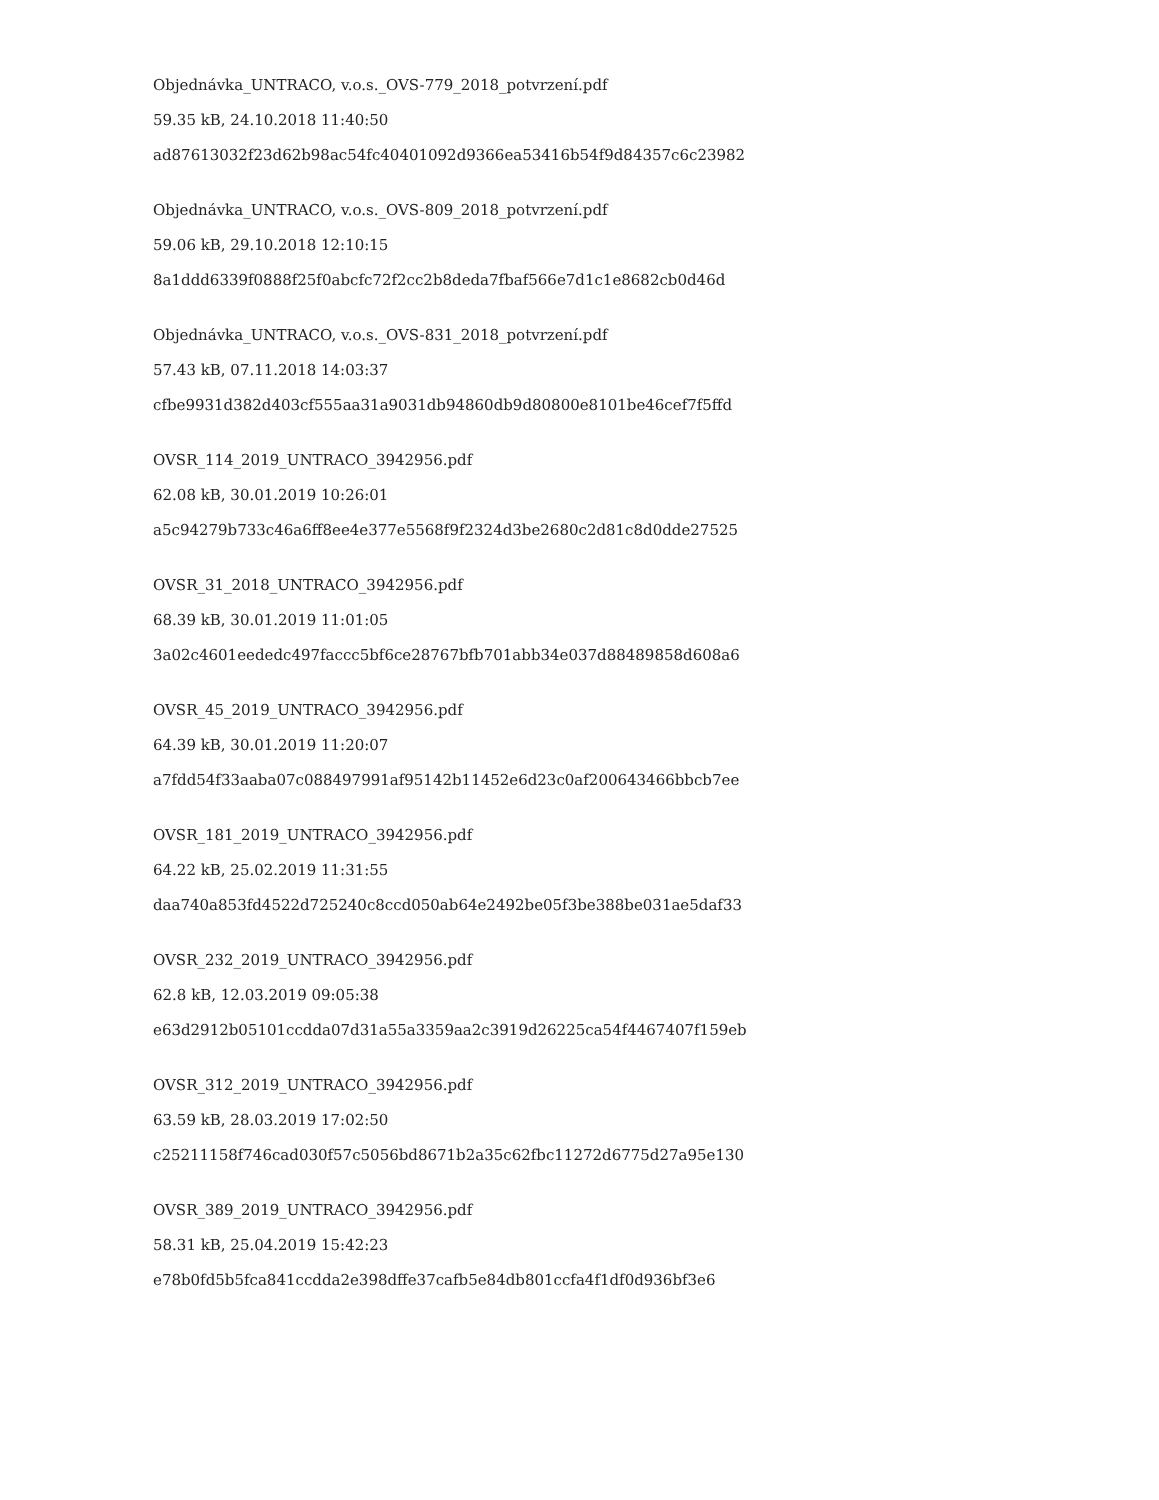Objednávka_UNTRACO, v.o.s._OVS-779_2018_potvrzení.pdf
59.35 kB, 24.10.2018 11:40:50
ad87613032f23d62b98ac54fc40401092d9366ea53416b54f9d84357c6c23982
Objednávka_UNTRACO, v.o.s._OVS-809_2018_potvrzení.pdf
59.06 kB, 29.10.2018 12:10:15
8a1ddd6339f0888f25f0abcfc72f2cc2b8deda7fbaf566e7d1c1e8682cb0d46d
Objednávka_UNTRACO, v.o.s._OVS-831_2018_potvrzení.pdf
57.43 kB, 07.11.2018 14:03:37
cfbe9931d382d403cf555aa31a9031db94860db9d80800e8101be46cef7f5ffd
OVSR_114_2019_UNTRACO_3942956.pdf
62.08 kB, 30.01.2019 10:26:01
a5c94279b733c46a6ff8ee4e377e5568f9f2324d3be2680c2d81c8d0dde27525
OVSR_31_2018_UNTRACO_3942956.pdf
68.39 kB, 30.01.2019 11:01:05
3a02c4601eededc497faccc5bf6ce28767bfb701abb34e037d88489858d608a6
OVSR_45_2019_UNTRACO_3942956.pdf
64.39 kB, 30.01.2019 11:20:07
a7fdd54f33aaba07c088497991af95142b11452e6d23c0af200643466bbcb7ee
OVSR_181_2019_UNTRACO_3942956.pdf
64.22 kB, 25.02.2019 11:31:55
daa740a853fd4522d725240c8ccd050ab64e2492be05f3be388be031ae5daf33
OVSR_232_2019_UNTRACO_3942956.pdf
62.8 kB, 12.03.2019 09:05:38
e63d2912b05101ccdda07d31a55a3359aa2c3919d26225ca54f4467407f159eb
OVSR_312_2019_UNTRACO_3942956.pdf
63.59 kB, 28.03.2019 17:02:50
c25211158f746cad030f57c5056bd8671b2a35c62fbc11272d6775d27a95e130
OVSR_389_2019_UNTRACO_3942956.pdf
58.31 kB, 25.04.2019 15:42:23
e78b0fd5b5fca841ccdda2e398dffe37cafb5e84db801ccfa4f1df0d936bf3e6